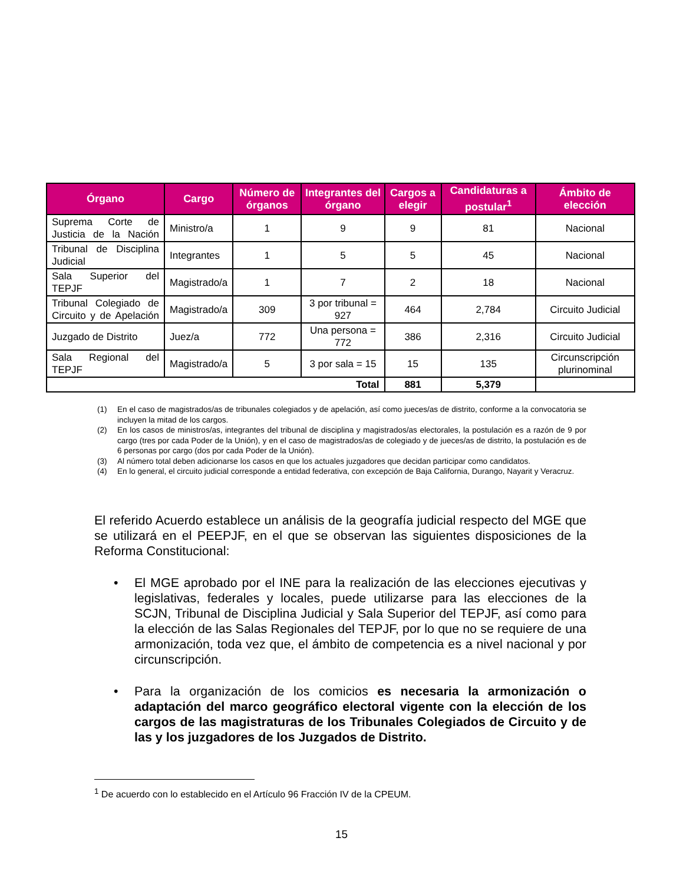| Órgano | Cargo | Número de órganos | Integrantes del órgano | Cargos a elegir | Candidaturas a postular<sup>1</sup> | Ámbito de elección |
| --- | --- | --- | --- | --- | --- | --- |
| Suprema Corte de Justicia de la Nación | Ministro/a | 1 | 9 | 9 | 81 | Nacional |
| Tribunal de Disciplina Judicial | Integrantes | 1 | 5 | 5 | 45 | Nacional |
| Sala Superior del TEPJF | Magistrado/a | 1 | 7 | 2 | 18 | Nacional |
| Tribunal Colegiado de Circuito y de Apelación | Magistrado/a | 309 | 3 por tribunal = 927 | 464 | 2,784 | Circuito Judicial |
| Juzgado de Distrito | Juez/a | 772 | Una persona = 772 | 386 | 2,316 | Circuito Judicial |
| Sala Regional del TEPJF | Magistrado/a | 5 | 3 por sala = 15 | 15 | 135 | Circunscripción plurinominal |
| Total | | | | 881 | 5,379 | |
(1) En el caso de magistrados/as de tribunales colegiados y de apelación, así como jueces/as de distrito, conforme a la convocatoria se incluyen la mitad de los cargos.
(2) En los casos de ministros/as, integrantes del tribunal de disciplina y magistrados/as electorales, la postulación es a razón de 9 por cargo (tres por cada Poder de la Unión), y en el caso de magistrados/as de colegiado y de jueces/as de distrito, la postulación es de 6 personas por cargo (dos por cada Poder de la Unión).
(3) Al número total deben adicionarse los casos en que los actuales juzgadores que decidan participar como candidatos.
(4) En lo general, el circuito judicial corresponde a entidad federativa, con excepción de Baja California, Durango, Nayarit y Veracruz.
El referido Acuerdo establece un análisis de la geografía judicial respecto del MGE que se utilizará en el PEEPJF, en el que se observan las siguientes disposiciones de la Reforma Constitucional:
• El MGE aprobado por el INE para la realización de las elecciones ejecutivas y legislativas, federales y locales, puede utilizarse para las elecciones de la SCJN, Tribunal de Disciplina Judicial y Sala Superior del TEPJF, así como para la elección de las Salas Regionales del TEPJF, por lo que no se requiere de una armonización, toda vez que, el ámbito de competencia es a nivel nacional y por circunscripción.
• Para la organización de los comicios es necesaria la armonización o adaptación del marco geográfico electoral vigente con la elección de los cargos de las magistraturas de los Tribunales Colegiados de Circuito y de las y los juzgadores de los Juzgados de Distrito.
<sup>1</sup> De acuerdo con lo establecido en el Artículo 96 Fracción IV de la CPEUM.
15